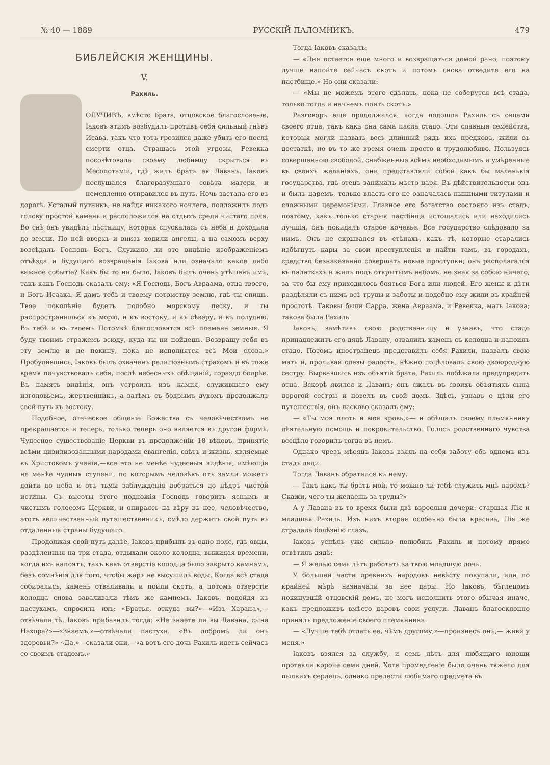№ 40 — 1889 РУССКІЙ ПАЛОМНИКЪ. 479
БИБЛЕЙСКІЯ ЖЕНЩИНЫ.
V.
Рахиль.
ОЛУЧИВЪ, вмѣсто брата, отцовское благословеніе, Іаковъ этимъ возбудилъ противъ себя сильный гнѣвъ Исава, такъ что тотъ грозился даже убить его послѣ смерти отца. Страшась этой угрозы, Ревекка посовѣтовала своему любимцу скрыться въ Месопотаміи, гдѣ жилъ братъ ея Лаванъ. Іаковъ послушался благоразумнаго совѣта матери и немедленно отправился въ путь. Ночь застала его въ дорогѣ. Усталый путникъ, не найдя никакого ночлега, подложилъ подъ голову простой камень и расположился на отдыхъ среди чистаго поля. Во снѣ онъ увидѣлъ лѣстницу, которая спускалась съ неба и доходила до земли. По ней вверхъ и внизъ ходили ангелы, а на самомъ верху возсѣдалъ Господь Богъ. Служило ли это видѣніе изображеніемъ отъѣзда и будущаго возвращенія Іакова или означало какое либо важное событіе? Какъ бы то ни было, Іаковъ былъ очень утѣшенъ имъ, такъ какъ Господь сказалъ ему: «Я Господь, Богъ Авраама, отца твоего, и Богъ Исаака. Я дамъ тебѣ и твоему потомству землю, гдѣ ты спишь. Твое поколѣніе будетъ подобно морскому песку, и ты распространишься къ морю, и къ востоку, и къ сѣверу, и къ полудню. Въ тебѣ и въ твоемъ Потомкѣ благословятся всѣ племена земныя. Я буду твоимъ стражемъ всюду, куда ты ни пойдешь. Возвращу тебя въ эту землю и не покину, пока не исполнятся всѣ Мои слова.» Пробудившись, Іаковъ былъ охваченъ религіознымъ страхомъ и въ тоже время почувствовалъ себя, послѣ небесныхъ обѣщаній, гораздо бодрѣе. Въ память видѣнія, онъ устроилъ изъ камня, служившаго ему изголовьемъ, жертвенникъ, а затѣмъ съ бодрымъ духомъ продолжалъ свой путь къ востоку.
Подобное, отеческое общеніе Божества съ человѣчествомъ не прекращается и теперь, только теперь оно является въ другой формѣ. Чудесное существованіе Церкви въ продолженіи 18 вѣковъ, принятіе всѣми цивилизованными народами евангелія, свѣтъ и жизнь, являемые въ Христовомъ ученіи,—все это не менѣе чудесныя видѣнія, имѣющія не менѣе чудныя ступени, по которымъ человѣкъ отъ земли можетъ дойти до неба и отъ тьмы заблужденія добраться до нѣдръ чистой истины. Съ высоты этого подножія Господь говоритъ яснымъ и чистымъ голосомъ Церкви, и опираясь на вѣру въ нее, человѣчество, этотъ величественный путешественникъ, смѣло держитъ свой путь въ отдаленныя страны будущаго.
Продолжая свой путь далѣе, Іаковъ прибылъ въ одно поле, гдѣ овцы, раздѣленныя на три стада, отдыхали около колодца, выжидая времени, когда ихъ напоятъ, такъ какъ отверстіе колодца было закрыто камнемъ, безъ сомнѣнія для того, чтобы жаръ не высушилъ воды. Когда всѣ стада собирались, камень отваливали и поили скотъ, а потомъ отверстіе колодца снова заваливали тѣмъ же камнемъ. Іаковъ, подойдя къ пастухамъ, спросилъ ихъ: «Братья, откуда вы?»—«Изъ Харана»,—отвѣчали тѣ. Іаковъ прибавилъ тогда: «Не знаете ли вы Лавана, сына Нахора?»—«Знаемъ,»—отвѣчали пастухи. «Въ добромъ ли онъ здоровьи?» «Да,»—сказали они,—«а вотъ его дочь Рахиль идетъ сейчасъ со своимъ стадомъ.»
Тогда Іаковъ сказалъ:
— «Дня остается еще много и возвращаться домой рано, поэтому лучше напойте сейчасъ скотъ и потомъ снова отведите его на пастбище.» Но они сказали:
— «Мы не можемъ этого сдѣлать, пока не соберутся всѣ стада, только тогда и начнемъ поить скотъ.»
Разговоръ еще продолжался, когда подошла Рахиль съ овцами своего отца, такъ какъ она сама пасла стадо. Эти славныя семейства, которыя могли назвать весь длинный рядъ ихъ предковъ, жили въ достаткѣ, но въ то же время очень просто и трудолюбиво. Пользуясь совершенною свободой, снабженные всѣмъ необходимымъ и умѣренные въ своихъ желаніяхъ, они представляли собой какъ бы маленькія государства, гдѣ отецъ занималъ мѣсто царя. Въ дѣйствительности онъ и былъ царемъ, только власть его не означалась пышными титулами и сложными церемоніями. Главное его богатство состояло изъ стадъ, поэтому, какъ только старыя пастбища истощались или находились лучшія, онъ покидалъ старое кочевье. Все государство слѣдовало за нимъ. Онъ не скрывался въ стѣнахъ, какъ тѣ, которые старались избѣгнуть кары за свои преступленія и найти тамъ, въ городахъ, средство безнаказанно совершать новые проступки; онъ располагался въ палаткахъ и жилъ подъ открытымъ небомъ, не зная за собою ничего, за что бы ему приходилось бояться Бога или людей. Его жены и дѣти раздѣляли съ нимъ всѣ труды и заботы и подобно ему жили въ крайней простотѣ. Таковы были Сарра, жена Авраама, и Ревекка, мать Іакова; такова была Рахиль.
Іаковъ, замѣтивъ свою родственницу и узнавъ, что стадо принадлежитъ его дядѣ Лавану, отвалилъ камень съ колодца и напоилъ стадо. Потомъ иностранецъ представилъ себя Рахили, назвалъ свою мать и, проливая слезы радости, нѣжно поцѣловалъ свою двоюродную сестру. Вырвавшись изъ объятій брата, Рахиль побѣжала предупредить отца. Вскорѣ явился и Лаванъ; онъ сжалъ въ своихъ объятіяхъ сына дорогой сестры и повелъ въ свой домъ. Здѣсь, узнавъ о цѣли его путешествія, онъ ласково сказалъ ему:
— «Ты моя плоть и моя кровь,»— и обѣщалъ своему племяннику дѣятельную помощь и покровительство. Голосъ родственнаго чувства всецѣло говорилъ тогда въ немъ.
Однако чрезъ мѣсяцъ Іаковъ взялъ на себя заботу объ одномъ изъ стадъ дяди.
Тогда Лаванъ обратился къ нему.
— Такъ какъ ты братъ мой, то можно ли тебѣ служить мнѣ даромъ? Скажи, чего ты желаешь за труды?»
А у Лавана въ то время были двѣ взрослыя дочери: старшая Лія и младшая Рахиль. Изъ нихъ вторая особенно была красива, Лія же страдала болѣзнію глазъ.
Іаковъ успѣлъ уже сильно полюбить Рахиль и потому прямо отвѣтилъ дядѣ:
— Я желаю семь лѣтъ работать за твою младшую дочь.
У большей части древнихъ народовъ невѣсту покупали, или по крайней мѣрѣ назначали за нее дары. Но Іаковъ, бѣглецомъ покинувшій отцовскій домъ, не могъ исполнить этого обычая иначе, какъ предложивъ вмѣсто даровъ свои услуги. Лаванъ благосклонно принялъ предложеніе своего племянника.
— «Лучше тебѣ отдать ее, чѣмъ другому,»—произнесъ онъ,— живи у меня.»
Іаковъ взялся за службу, и семь лѣтъ для любящаго юноши протекли короче семи дней. Хотя промедленіе было очень тяжело для пылкихъ сердецъ, однако прелести любимаго предмета въ